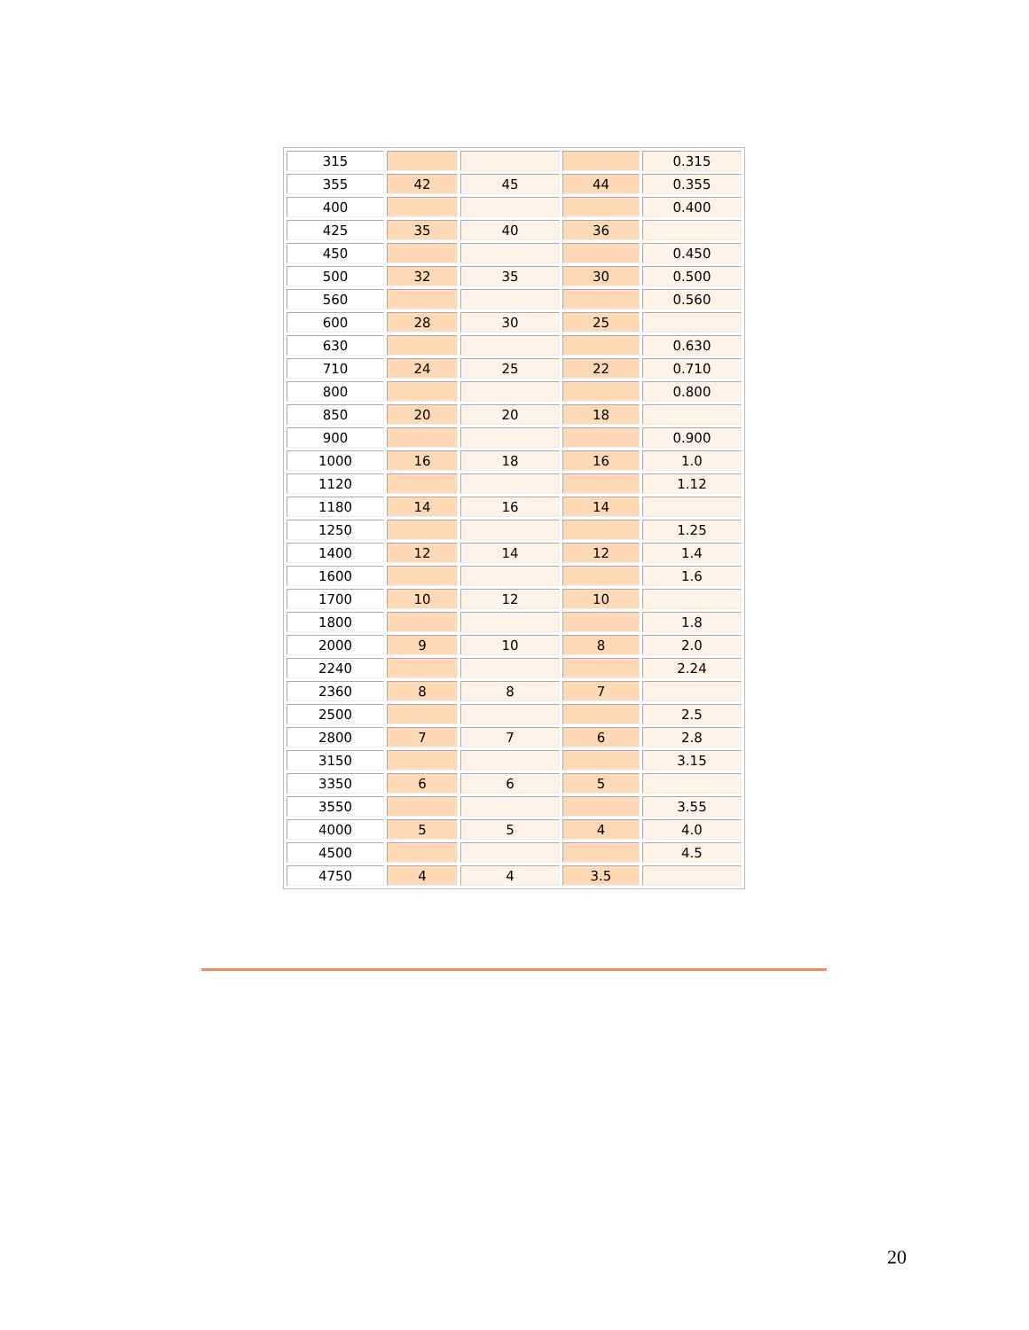| 315 | | | | 0.315 |
| 355 | 42 | 45 | 44 | 0.355 |
| 400 | | | | 0.400 |
| 425 | 35 | 40 | 36 | |
| 450 | | | | 0.450 |
| 500 | 32 | 35 | 30 | 0.500 |
| 560 | | | | 0.560 |
| 600 | 28 | 30 | 25 | |
| 630 | | | | 0.630 |
| 710 | 24 | 25 | 22 | 0.710 |
| 800 | | | | 0.800 |
| 850 | 20 | 20 | 18 | |
| 900 | | | | 0.900 |
| 1000 | 16 | 18 | 16 | 1.0 |
| 1120 | | | | 1.12 |
| 1180 | 14 | 16 | 14 | |
| 1250 | | | | 1.25 |
| 1400 | 12 | 14 | 12 | 1.4 |
| 1600 | | | | 1.6 |
| 1700 | 10 | 12 | 10 | |
| 1800 | | | | 1.8 |
| 2000 | 9 | 10 | 8 | 2.0 |
| 2240 | | | | 2.24 |
| 2360 | 8 | 8 | 7 | |
| 2500 | | | | 2.5 |
| 2800 | 7 | 7 | 6 | 2.8 |
| 3150 | | | | 3.15 |
| 3350 | 6 | 6 | 5 | |
| 3550 | | | | 3.55 |
| 4000 | 5 | 5 | 4 | 4.0 |
| 4500 | | | | 4.5 |
| 4750 | 4 | 4 | 3.5 | |
20